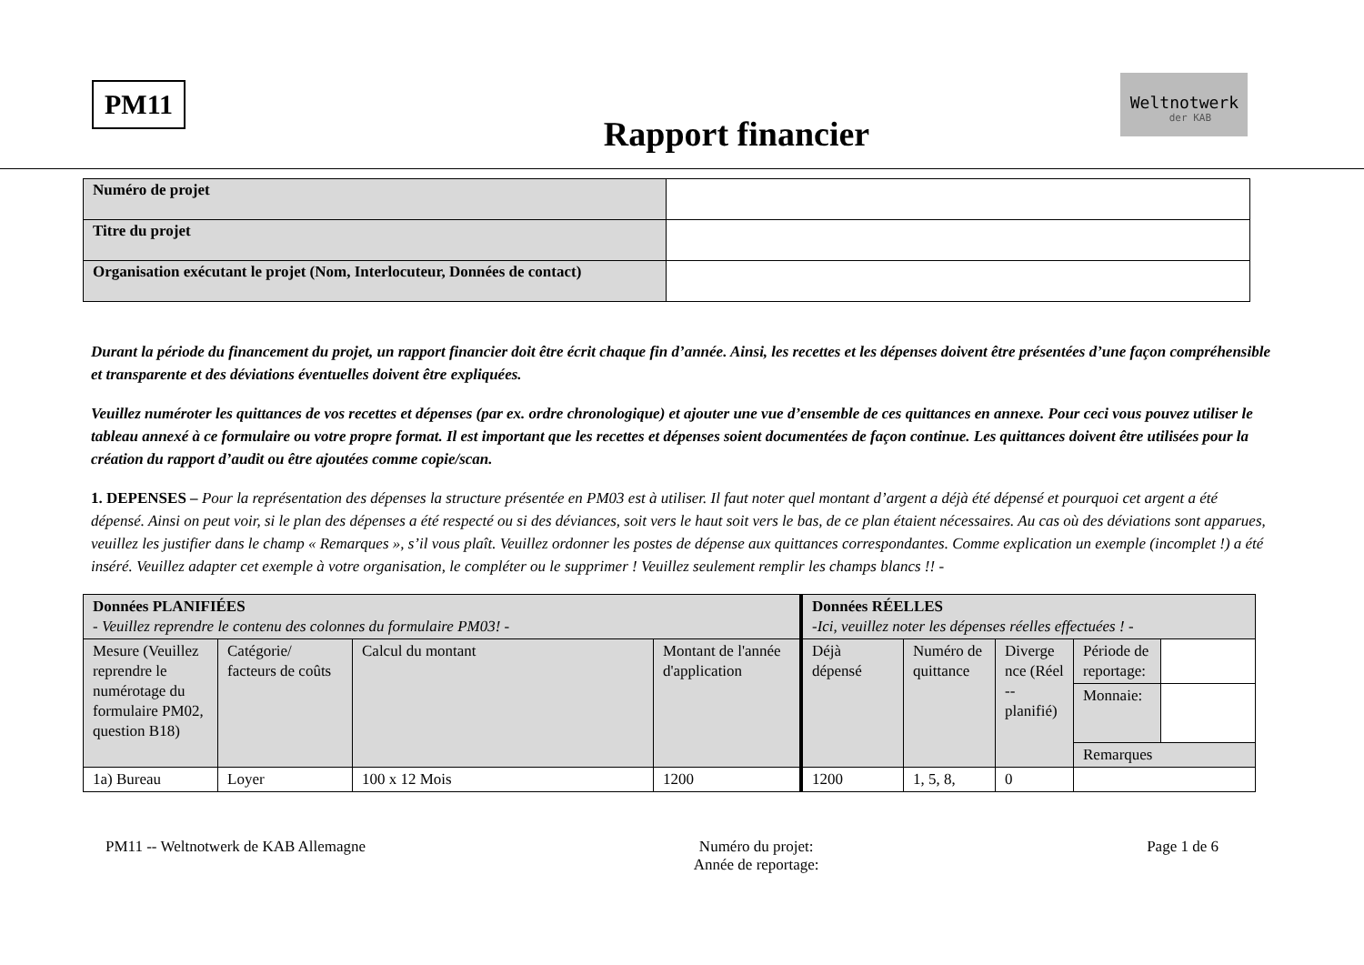PM11
Rapport financier
Weltnotwerk
der KAB
| Numéro de projet | |
| Titre du projet | |
| Organisation exécutant le projet (Nom, Interlocuteur, Données de contact) | |
Durant la période du financement du projet, un rapport financier doit être écrit chaque fin d’année. Ainsi, les recettes et les dépenses doivent être présentées d’une façon compréhensible et transparente et des déviations éventuelles doivent être expliquées.
Veuillez numéroter les quittances de vos recettes et dépenses (par ex. ordre chronologique) et ajouter une vue d’ensemble de ces quittances en annexe. Pour ceci vous pouvez utiliser le tableau annexé à ce formulaire ou votre propre format. Il est important que les recettes et dépenses soient documentées de façon continue. Les quittances doivent être utilisées pour la création du rapport d’audit ou être ajoutées comme copie/scan.
1. DEPENSES – Pour la représentation des dépenses la structure présentée en PM03 est à utiliser. Il faut noter quel montant d’argent a déjà été dépensé et pourquoi cet argent a été dépensé. Ainsi on peut voir, si le plan des dépenses a été respecté ou si des déviances, soit vers le haut soit vers le bas, de ce plan étaient nécessaires. Au cas où des déviations sont apparues, veuillez les justifier dans le champ « Remarques », s’il vous plaît. Veuillez ordonner les postes de dépense aux quittances correspondantes. Comme explication un exemple (incomplet !) a été inséré. Veuillez adapter cet exemple à votre organisation, le compléter ou le supprimer ! Veuillez seulement remplir les champs blancs !! -
| Données PLANIFIÉES - Veuillez reprendre le contenu des colonnes du formulaire PM03! - | | | | Données RÉELLES -Ici, veuillez noter les dépenses réelles effectuées ! - | | | | |
| Mesure (Veuillez reprendre le numérotage du formulaire PM02, question B18) | Catégorie/ facteurs de coûts | Calcul du montant | Montant de l'année d'application | Déjà dépensé | Numéro de quittance | Diverge nce (Réel -- planifié) | Période de reportage: | |
| | | | | | | | Monnaie: | |
| | | | | | | | Remarques | |
| 1a) Bureau | Loyer | 100 x 12 Mois | 1200 | 1200 | 1, 5, 8, | 0 | | |
PM11 -- Weltnotwerk de KAB Allemagne
Numéro du projet:
Année de reportage:
Page 1 de 6